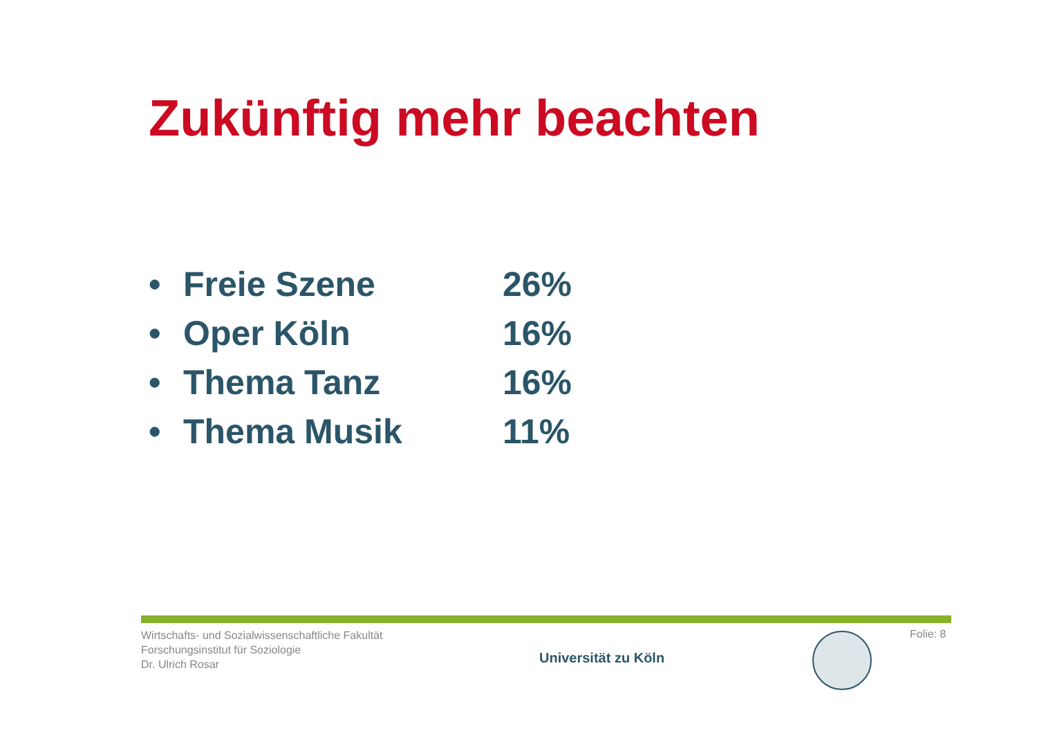Zukünftig mehr beachten
• Freie Szene 26%
• Oper Köln 16%
• Thema Tanz 16%
• Thema Musik 11%
Wirtschafts- und Sozialwissenschaftliche Fakultät
Forschungsinstitut für Soziologie
Dr. Ulrich Rosar
Universität zu Köln
Folie: 8